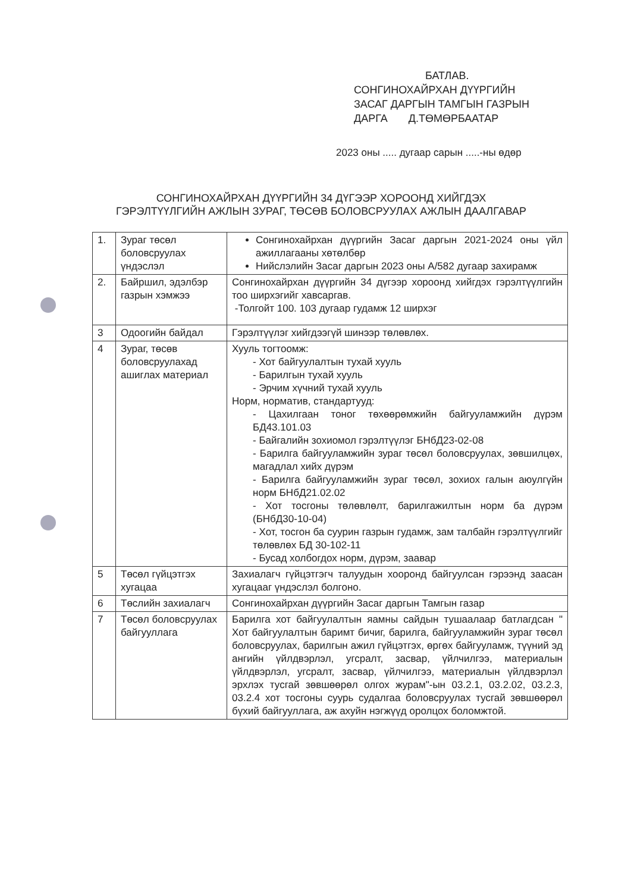БАТЛАВ.
СОНГИНОХАЙРХАН ДҮҮРГИЙН ЗАСАГ ДАРГЫН ТАМГЫН ГАЗРЫН ДАРГА Д.ТӨМӨРБААТАР
2023 оны ..... дугаар сарын .....-ны өдөр
СОНГИНОХАЙРХАН ДҮҮРГИЙН 34 ДҮГЭЭР ХОРООНД ХИЙГДЭХ
ГЭРЭЛТҮҮЛГИЙН АЖЛЫН ЗУРАГ, ТӨСӨВ БОЛОВСРУУЛАХ АЖЛЫН ДААЛГАВАР
| 1. | Зураг төсөл боловсруулах үндэслэл | Сонгинохайрхан дүүргийн Засаг даргын 2021-2024 оны үйл ажиллагааны хөтөлбөр Нийслэлийн Засаг даргын 2023 оны А/582 дугаар захирамж |
| 2. | Байршил, эдэлбэр газрын хэмжээ | Сонгинохайрхан дүүргийн 34 дүгээр хороонд хийгдэх гэрэлтүүлгийн тоо ширхэгийг хавсаргав. -Толгойт 100. 103 дугаар гудамж 12 ширхэг |
| 3 | Одоогийн байдал | Гэрэлтүүлэг хийгдээгүй шинээр төлөвлөх. |
| 4 | Зураг, төсөв боловсруулахад ашиглах материал | Хууль тогтоомж: - Хот байгуулалтын тухай хууль - Барилгын тухай хууль - Эрчим хүчний тухай хууль Норм, норматив, стандартууд: - Цахилгаан тоног төхөөрөмжийн байгууламжийн дүрэм БД43.101.03 - Байгалийн зохиомол гэрэлтүүлэг БНбД23-02-08 - Барилга байгууламжийн зураг төсөл боловсруулах, зөвшилцөх, магадлал хийх дүрэм - Барилга байгууламжийн зураг төсөл, зохиох галын аюулгүйн норм БНбД21.02.02 - Хот тосгоны төлөвлөлт, барилгажилтын норм ба дүрэм (БНбД30-10-04) - Хот, тосгон ба суурин газрын гудамж, зам талбайн гэрэлтүүлгийг төлөвлөх БД 30-102-11 - Бусад холбогдох норм, дүрэм, заавар |
| 5 | Төсөл гүйцэтгэх хугацаа | Захиалагч гүйцэтгэгч талуудын хооронд байгуулсан гэрээнд заасан хугацааг үндэслэл болгоно. |
| 6 | Төслийн захиалагч | Сонгинохайрхан дүүргийн Засаг даргын Тамгын газар |
| 7 | Төсөл боловсруулах байгууллага | Барилга хот байгуулалтын яамны сайдын тушаалаар батлагдсан " Хот байгуулалтын баримт бичиг, барилга, байгууламжийн зураг төсөл боловсруулах, барилгын ажил гүйцэтгэх, өргөх байгууламж, түүний эд ангийн үйлдвэрлэл, угсралт, засвар, үйлчилгээ, материалын үйлдвэрлэл, угсралт, засвар, үйлчилгээ, материалын үйлдвэрлэл эрхлэх тусгай зөвшөөрөл олгох журам"-ын 03.2.1, 03.2.02, 03.2.3, 03.2.4 хот тосгоны суурь судалгаа боловсруулах тусгай зөвшөөрөл бүхий байгууллага, аж ахуйн нэгжүүд оролцох боломжтой. |